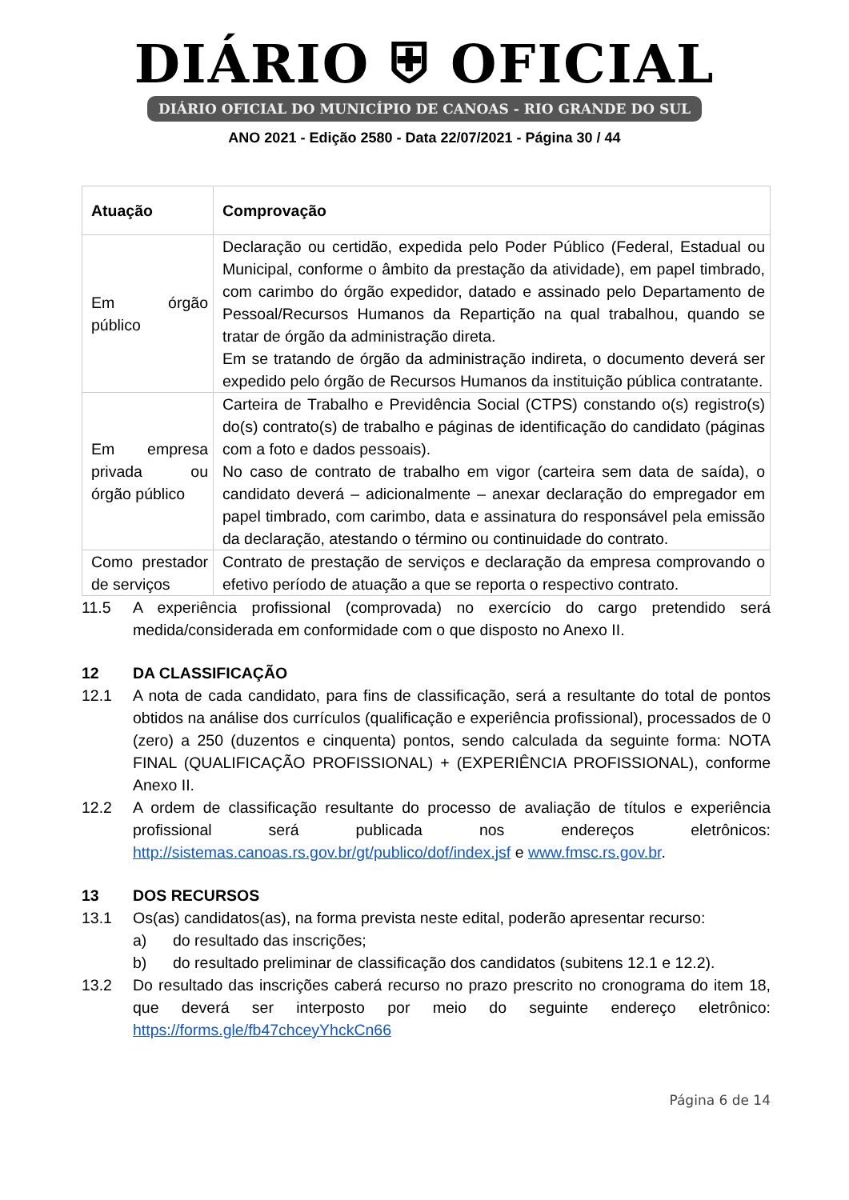DIÁRIO ⛨ OFICIAL
DIÁRIO OFICIAL DO MUNICÍPIO DE CANOAS - RIO GRANDE DO SUL
ANO 2021 - Edição 2580 - Data 22/07/2021 - Página 30 / 44
| Atuação | Comprovação |
| --- | --- |
| Em órgão público | Declaração ou certidão, expedida pelo Poder Público (Federal, Estadual ou Municipal, conforme o âmbito da prestação da atividade), em papel timbrado, com carimbo do órgão expedidor, datado e assinado pelo Departamento de Pessoal/Recursos Humanos da Repartição na qual trabalhou, quando se tratar de órgão da administração direta. Em se tratando de órgão da administração indireta, o documento deverá ser expedido pelo órgão de Recursos Humanos da instituição pública contratante. |
| Em empresa privada ou órgão público | Carteira de Trabalho e Previdência Social (CTPS) constando o(s) registro(s) do(s) contrato(s) de trabalho e páginas de identificação do candidato (páginas com a foto e dados pessoais). No caso de contrato de trabalho em vigor (carteira sem data de saída), o candidato deverá – adicionalmente – anexar declaração do empregador em papel timbrado, com carimbo, data e assinatura do responsável pela emissão da declaração, atestando o término ou continuidade do contrato. |
| Como prestador de serviços | Contrato de prestação de serviços e declaração da empresa comprovando o efetivo período de atuação a que se reporta o respectivo contrato. |
11.5 A experiência profissional (comprovada) no exercício do cargo pretendido será medida/considerada em conformidade com o que disposto no Anexo II.
12 DA CLASSIFICAÇÃO
12.1 A nota de cada candidato, para fins de classificação, será a resultante do total de pontos obtidos na análise dos currículos (qualificação e experiência profissional), processados de 0 (zero) a 250 (duzentos e cinquenta) pontos, sendo calculada da seguinte forma: NOTA FINAL (QUALIFICAÇÃO PROFISSIONAL) + (EXPERIÊNCIA PROFISSIONAL), conforme Anexo II.
12.2 A ordem de classificação resultante do processo de avaliação de títulos e experiência profissional será publicada nos endereços eletrônicos: http://sistemas.canoas.rs.gov.br/gt/publico/dof/index.jsf e www.fmsc.rs.gov.br.
13 DOS RECURSOS
13.1 Os(as) candidatos(as), na forma prevista neste edital, poderão apresentar recurso:
a) do resultado das inscrições;
b) do resultado preliminar de classificação dos candidatos (subitens 12.1 e 12.2).
13.2 Do resultado das inscrições caberá recurso no prazo prescrito no cronograma do item 18, que deverá ser interposto por meio do seguinte endereço eletrônico: https://forms.gle/fb47chceyYhckCn66
Página 6 de 14